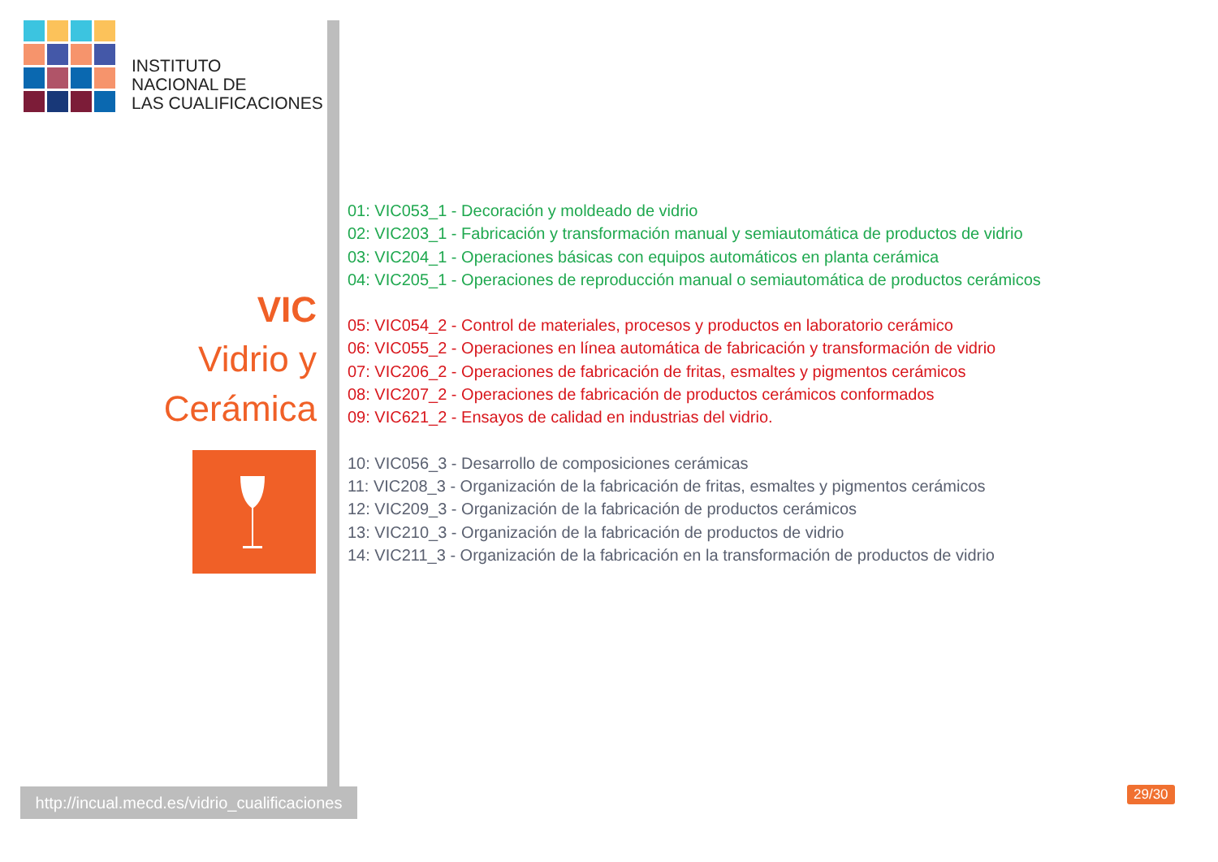INSTITUTO
NACIONAL DE
LAS CUALIFICACIONES
VIC
Vidrio y
Cerámica
http://incual.mecd.es/vidrio_cualificaciones
01: VIC053_1 - Decoración y moldeado de vidrio
02: VIC203_1 - Fabricación y transformación manual y semiautomática de productos de vidrio
03: VIC204_1 - Operaciones básicas con equipos automáticos en planta cerámica
04: VIC205_1 - Operaciones de reproducción manual o semiautomática de productos cerámicos
05: VIC054_2 - Control de materiales, procesos y productos en laboratorio cerámico
06: VIC055_2 - Operaciones en línea automática de fabricación y transformación de vidrio
07: VIC206_2 - Operaciones de fabricación de fritas, esmaltes y pigmentos cerámicos
08: VIC207_2 - Operaciones de fabricación de productos cerámicos conformados
09: VIC621_2 - Ensayos de calidad en industrias del vidrio.
10: VIC056_3 - Desarrollo de composiciones cerámicas
11: VIC208_3 - Organización de la fabricación de fritas, esmaltes y pigmentos cerámicos
12: VIC209_3 - Organización de la fabricación de productos cerámicos
13: VIC210_3 - Organización de la fabricación de productos de vidrio
14: VIC211_3 - Organización de la fabricación en la transformación de productos de vidrio
29/30